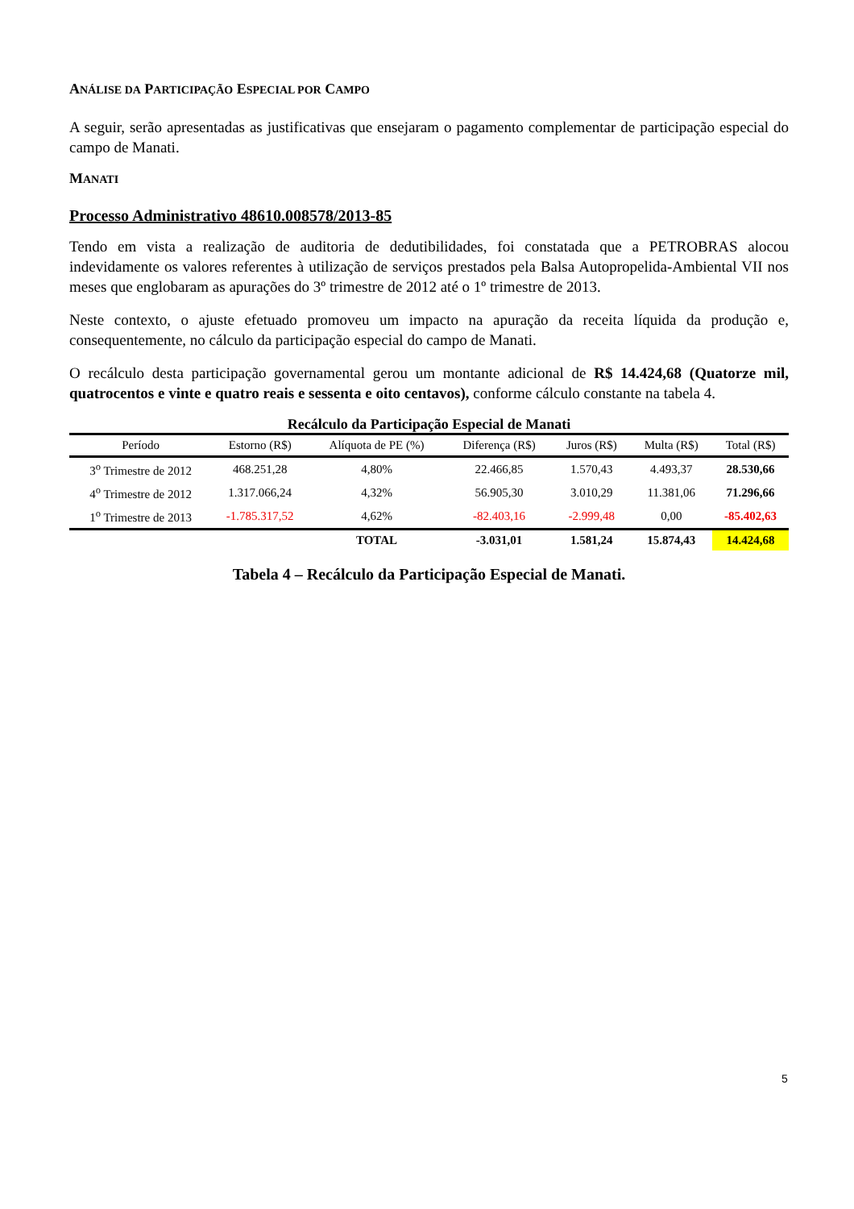ANÁLISE DA PARTICIPAÇÃO ESPECIAL POR CAMPO
A seguir, serão apresentadas as justificativas que ensejaram o pagamento complementar de participação especial do campo de Manati.
MANATI
Processo Administrativo 48610.008578/2013-85
Tendo em vista a realização de auditoria de dedutibilidades, foi constatada que a PETROBRAS alocou indevidamente os valores referentes à utilização de serviços prestados pela Balsa Autopropelida-Ambiental VII nos meses que englobaram as apurações do 3º trimestre de 2012 até o 1º trimestre de 2013.
Neste contexto, o ajuste efetuado promoveu um impacto na apuração da receita líquida da produção e, consequentemente, no cálculo da participação especial do campo de Manati.
O recálculo desta participação governamental gerou um montante adicional de R$ 14.424,68 (Quatorze mil, quatrocentos e vinte e quatro reais e sessenta e oito centavos), conforme cálculo constante na tabela 4.
Recálculo da Participação Especial de Manati
| Período | Estorno (R$) | Alíquota de PE (%) | Diferença (R$) | Juros (R$) | Multa (R$) | Total (R$) |
| --- | --- | --- | --- | --- | --- | --- |
| 3<sup>o</sup> Trimestre de 2012 | 468.251,28 | 4,80% | 22.466,85 | 1.570,43 | 4.493,37 | 28.530,66 |
| 4<sup>o</sup> Trimestre de 2012 | 1.317.066,24 | 4,32% | 56.905,30 | 3.010,29 | 11.381,06 | 71.296,66 |
| 1<sup>o</sup> Trimestre de 2013 | -1.785.317,52 | 4,62% | -82.403,16 | -2.999,48 | 0,00 | -85.402,63 |
| | | TOTAL | -3.031,01 | 1.581,24 | 15.874,43 | 14.424,68 |
Tabela 4 – Recálculo da Participação Especial de Manati.
5